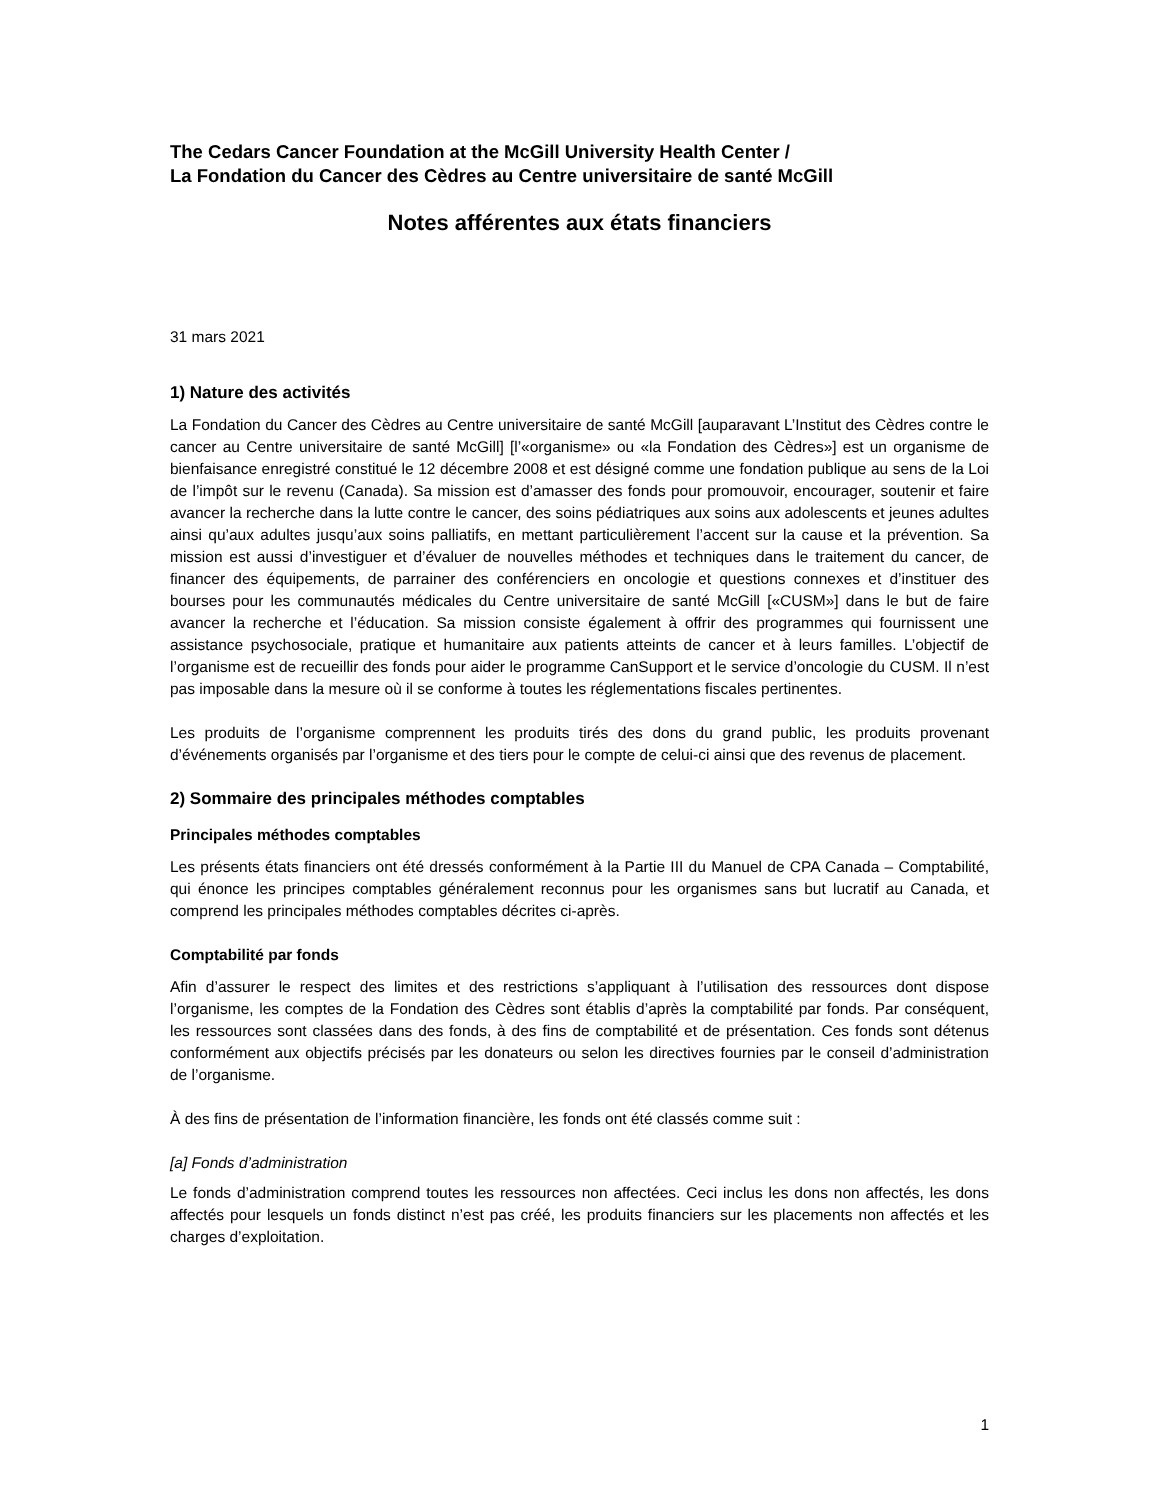The Cedars Cancer Foundation at the McGill University Health Center /
La Fondation du Cancer des Cèdres au Centre universitaire de santé McGill
Notes afférentes aux états financiers
31 mars 2021
1) Nature des activités
La Fondation du Cancer des Cèdres au Centre universitaire de santé McGill [auparavant L’Institut des Cèdres contre le cancer au Centre universitaire de santé McGill] [l’«organisme» ou «la Fondation des Cèdres»] est un organisme de bienfaisance enregistré constitué le 12 décembre 2008 et est désigné comme une fondation publique au sens de la Loi de l’impôt sur le revenu (Canada). Sa mission est d’amasser des fonds pour promouvoir, encourager, soutenir et faire avancer la recherche dans la lutte contre le cancer, des soins pédiatriques aux soins aux adolescents et jeunes adultes ainsi qu’aux adultes jusqu’aux soins palliatifs, en mettant particulièrement l’accent sur la cause et la prévention. Sa mission est aussi d’investiguer et d’évaluer de nouvelles méthodes et techniques dans le traitement du cancer, de financer des équipements, de parrainer des conférenciers en oncologie et questions connexes et d’instituer des bourses pour les communautés médicales du Centre universitaire de santé McGill [«CUSM»] dans le but de faire avancer la recherche et l’éducation. Sa mission consiste également à offrir des programmes qui fournissent une assistance psychosociale, pratique et humanitaire aux patients atteints de cancer et à leurs familles. L’objectif de l’organisme est de recueillir des fonds pour aider le programme CanSupport et le service d’oncologie du CUSM. Il n’est pas imposable dans la mesure où il se conforme à toutes les réglementations fiscales pertinentes.
Les produits de l’organisme comprennent les produits tirés des dons du grand public, les produits provenant d’événements organisés par l’organisme et des tiers pour le compte de celui-ci ainsi que des revenus de placement.
2) Sommaire des principales méthodes comptables
Principales méthodes comptables
Les présents états financiers ont été dressés conformément à la Partie III du Manuel de CPA Canada – Comptabilité, qui énonce les principes comptables généralement reconnus pour les organismes sans but lucratif au Canada, et comprend les principales méthodes comptables décrites ci-après.
Comptabilité par fonds
Afin d’assurer le respect des limites et des restrictions s’appliquant à l’utilisation des ressources dont dispose l’organisme, les comptes de la Fondation des Cèdres sont établis d’après la comptabilité par fonds. Par conséquent, les ressources sont classées dans des fonds, à des fins de comptabilité et de présentation. Ces fonds sont détenus conformément aux objectifs précisés par les donateurs ou selon les directives fournies par le conseil d’administration de l’organisme.
À des fins de présentation de l’information financière, les fonds ont été classés comme suit :
[a] Fonds d’administration
Le fonds d’administration comprend toutes les ressources non affectées. Ceci inclus les dons non affectés, les dons affectés pour lesquels un fonds distinct n’est pas créé, les produits financiers sur les placements non affectés et les charges d’exploitation.
1